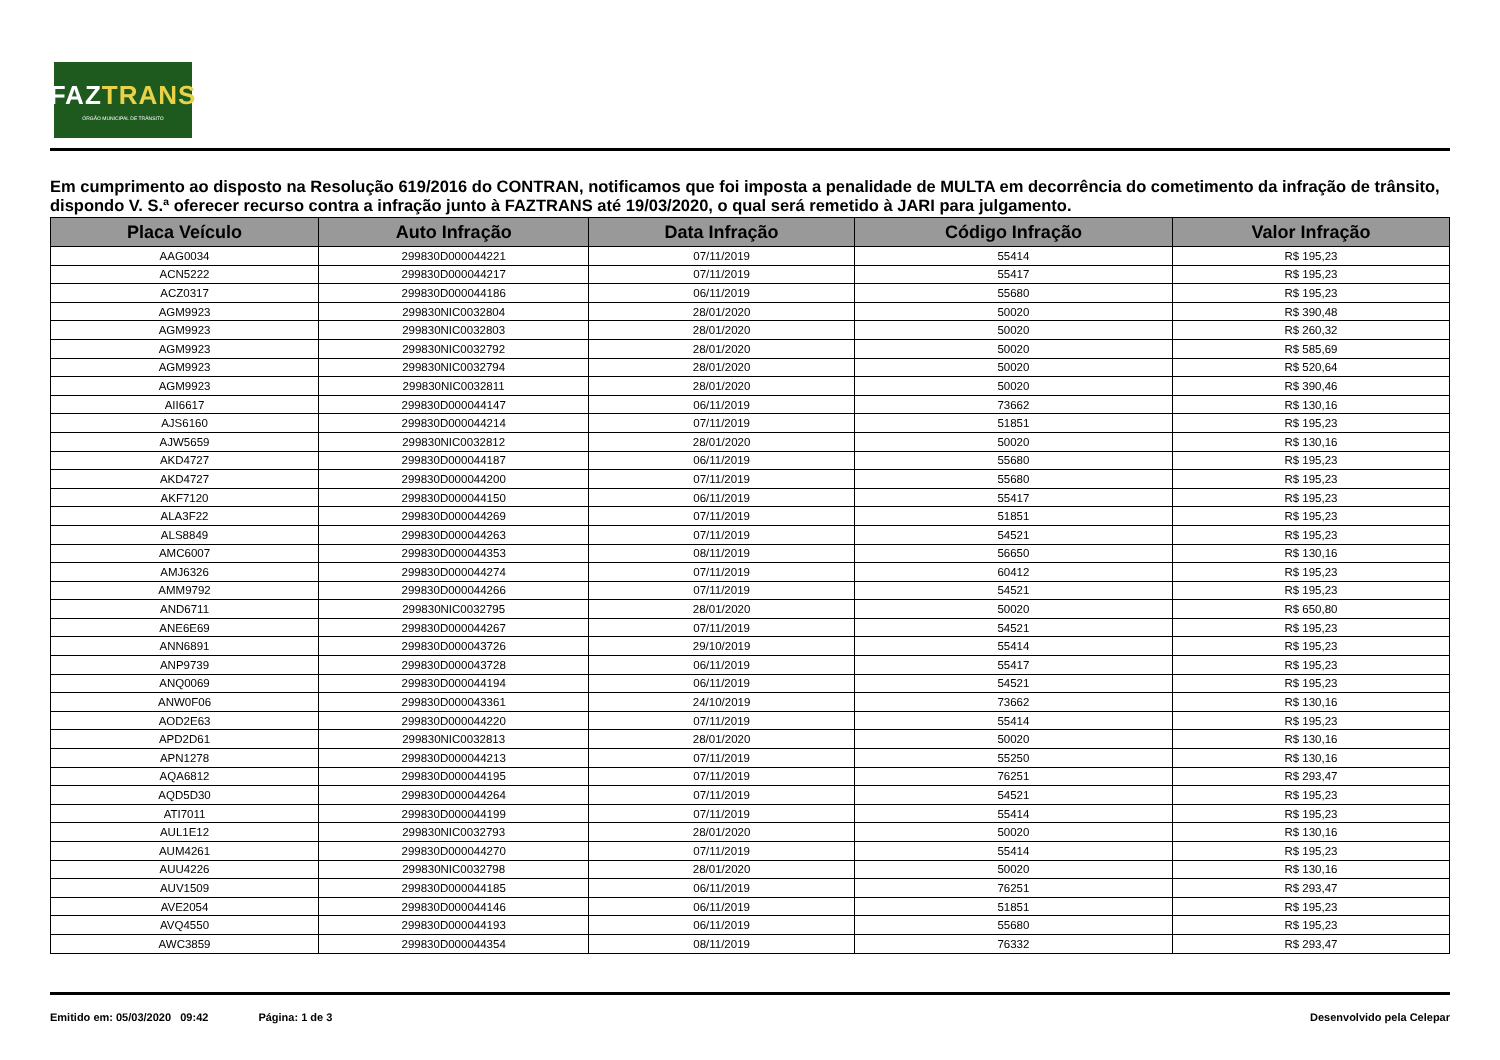FAZTRANS
ÓRGÃO MUNICIPAL DE TRÂNSITO
Em cumprimento ao disposto na Resolução 619/2016 do CONTRAN, notificamos que foi imposta a penalidade de MULTA em decorrência do cometimento da infração de trânsito, dispondo V. S.ª oferecer recurso contra a infração junto à FAZTRANS até 19/03/2020, o qual será remetido à JARI para julgamento.
| Placa Veículo | Auto Infração | Data Infração | Código Infração | Valor Infração |
| --- | --- | --- | --- | --- |
| AAG0034 | 299830D000044221 | 07/11/2019 | 55414 | R$ 195,23 |
| ACN5222 | 299830D000044217 | 07/11/2019 | 55417 | R$ 195,23 |
| ACZ0317 | 299830D000044186 | 06/11/2019 | 55680 | R$ 195,23 |
| AGM9923 | 299830NIC0032804 | 28/01/2020 | 50020 | R$ 390,48 |
| AGM9923 | 299830NIC0032803 | 28/01/2020 | 50020 | R$ 260,32 |
| AGM9923 | 299830NIC0032792 | 28/01/2020 | 50020 | R$ 585,69 |
| AGM9923 | 299830NIC0032794 | 28/01/2020 | 50020 | R$ 520,64 |
| AGM9923 | 299830NIC0032811 | 28/01/2020 | 50020 | R$ 390,46 |
| AII6617 | 299830D000044147 | 06/11/2019 | 73662 | R$ 130,16 |
| AJS6160 | 299830D000044214 | 07/11/2019 | 51851 | R$ 195,23 |
| AJW5659 | 299830NIC0032812 | 28/01/2020 | 50020 | R$ 130,16 |
| AKD4727 | 299830D000044187 | 06/11/2019 | 55680 | R$ 195,23 |
| AKD4727 | 299830D000044200 | 07/11/2019 | 55680 | R$ 195,23 |
| AKF7120 | 299830D000044150 | 06/11/2019 | 55417 | R$ 195,23 |
| ALA3F22 | 299830D000044269 | 07/11/2019 | 51851 | R$ 195,23 |
| ALS8849 | 299830D000044263 | 07/11/2019 | 54521 | R$ 195,23 |
| AMC6007 | 299830D000044353 | 08/11/2019 | 56650 | R$ 130,16 |
| AMJ6326 | 299830D000044274 | 07/11/2019 | 60412 | R$ 195,23 |
| AMM9792 | 299830D000044266 | 07/11/2019 | 54521 | R$ 195,23 |
| AND6711 | 299830NIC0032795 | 28/01/2020 | 50020 | R$ 650,80 |
| ANE6E69 | 299830D000044267 | 07/11/2019 | 54521 | R$ 195,23 |
| ANN6891 | 299830D000043726 | 29/10/2019 | 55414 | R$ 195,23 |
| ANP9739 | 299830D000043728 | 06/11/2019 | 55417 | R$ 195,23 |
| ANQ0069 | 299830D000044194 | 06/11/2019 | 54521 | R$ 195,23 |
| ANW0F06 | 299830D000043361 | 24/10/2019 | 73662 | R$ 130,16 |
| AOD2E63 | 299830D000044220 | 07/11/2019 | 55414 | R$ 195,23 |
| APD2D61 | 299830NIC0032813 | 28/01/2020 | 50020 | R$ 130,16 |
| APN1278 | 299830D000044213 | 07/11/2019 | 55250 | R$ 130,16 |
| AQA6812 | 299830D000044195 | 07/11/2019 | 76251 | R$ 293,47 |
| AQD5D30 | 299830D000044264 | 07/11/2019 | 54521 | R$ 195,23 |
| ATI7011 | 299830D000044199 | 07/11/2019 | 55414 | R$ 195,23 |
| AUL1E12 | 299830NIC0032793 | 28/01/2020 | 50020 | R$ 130,16 |
| AUM4261 | 299830D000044270 | 07/11/2019 | 55414 | R$ 195,23 |
| AUU4226 | 299830NIC0032798 | 28/01/2020 | 50020 | R$ 130,16 |
| AUV1509 | 299830D000044185 | 06/11/2019 | 76251 | R$ 293,47 |
| AVE2054 | 299830D000044146 | 06/11/2019 | 51851 | R$ 195,23 |
| AVQ4550 | 299830D000044193 | 06/11/2019 | 55680 | R$ 195,23 |
| AWC3859 | 299830D000044354 | 08/11/2019 | 76332 | R$ 293,47 |
Emitido em: 05/03/2020 09:42 Página: 1 de 3 Desenvolvido pela Celepar